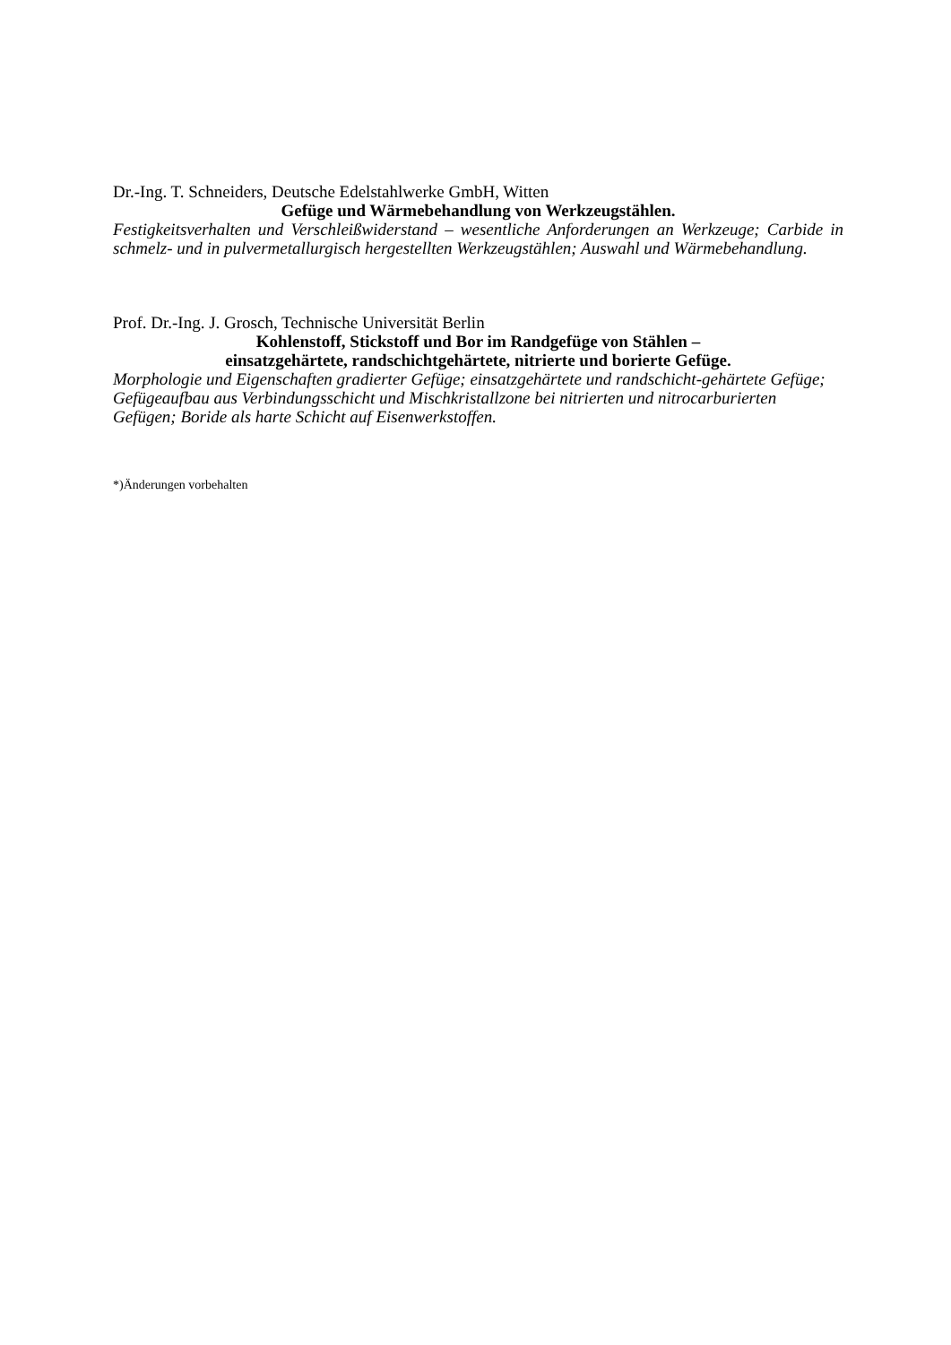Dr.-Ing. T. Schneiders, Deutsche Edelstahlwerke GmbH, Witten
Gefüge und Wärmebehandlung von Werkzeugstählen.
Festigkeitsverhalten und Verschleißwiderstand – wesentliche Anforderungen an Werkzeuge; Carbide in schmelz- und in pulvermetallurgisch hergestellten Werkzeugstählen; Auswahl und Wärmebehandlung.
Prof. Dr.-Ing. J. Grosch, Technische Universität Berlin
Kohlenstoff, Stickstoff und Bor im Randgefüge von Stählen –
einsatzgehärtete, randschichtgehärtete, nitrierte und borierte Gefüge.
Morphologie und Eigenschaften gradierter Gefüge; einsatzgehärtete und randschicht-gehärtete Gefüge; Gefügeaufbau aus Verbindungsschicht und Mischkristallzone bei nitrierten und nitrocarburierten Gefügen; Boride als harte Schicht auf Eisenwerkstoffen.
*)Änderungen vorbehalten